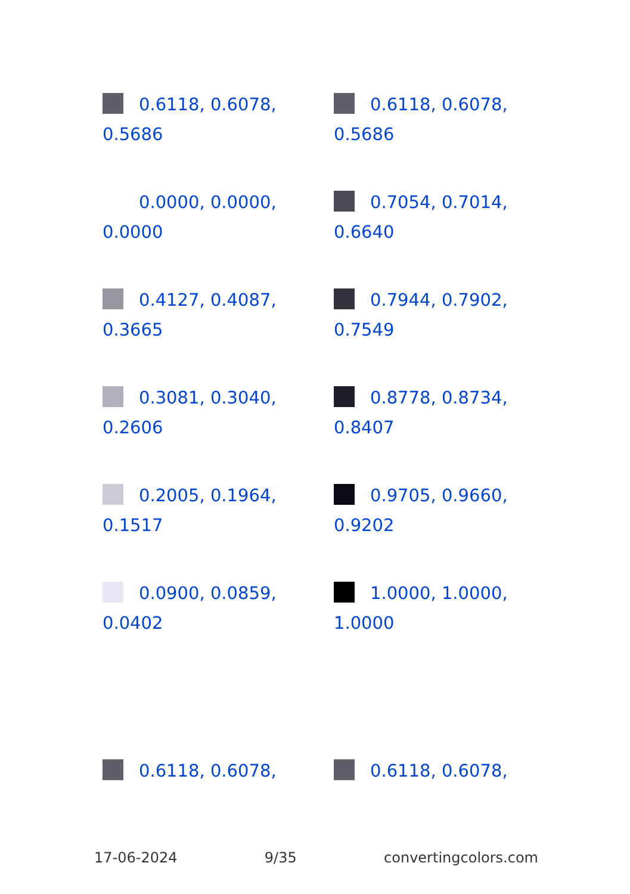0.6118, 0.6078, 0.5686
0.6118, 0.6078, 0.5686
0.0000, 0.0000, 0.0000
0.7054, 0.7014, 0.6640
0.4127, 0.4087, 0.3665
0.7944, 0.7902, 0.7549
0.3081, 0.3040, 0.2606
0.8778, 0.8734, 0.8407
0.2005, 0.1964, 0.1517
0.9705, 0.9660, 0.9202
0.0900, 0.0859, 0.0402
1.0000, 1.0000, 1.0000
0.6118, 0.6078,
0.6118, 0.6078,
17-06-2024 9/35 convertingcolors.com